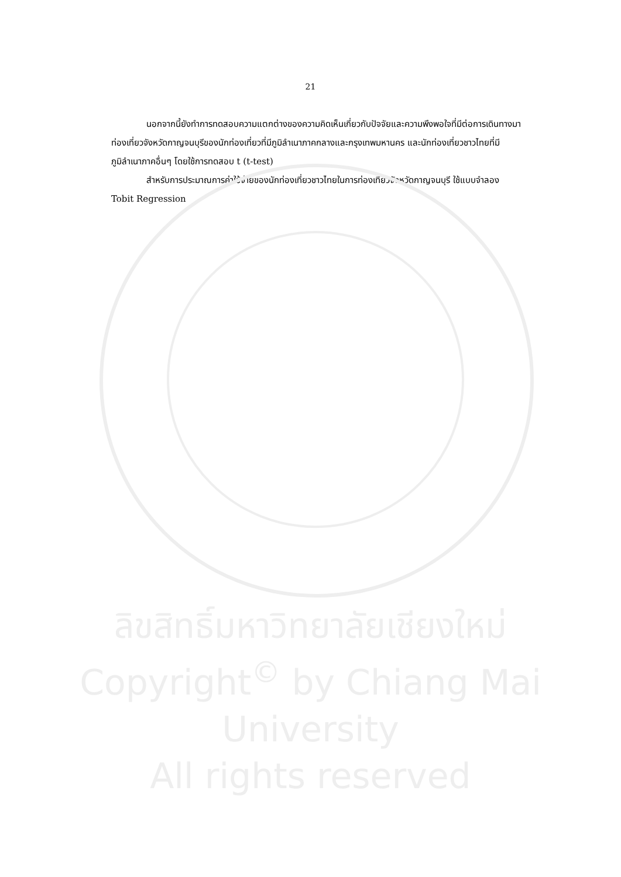21
นอกจากนี้ยังทำการทดสอบความแตกต่างของความคิดเห็นเกี่ยวกับปัจจัยและความพึงพอใจที่มีต่อการเดินทางมาท่องเที่ยวจังหวัดกาญจนบุรีของนักท่องเที่ยวที่มีภูมิลำเนาภาคกลางและกรุงเทพมหานคร และนักท่องเที่ยวชาวไทยที่มีภูมิลำเนาภาคอื่นๆ โดยใช้การทดสอบ t (t-test)
สำหรับการประมาณการค่าใช้จ่ายของนักท่องเที่ยวชาวไทยในการท่องเที่ยวจังหวัดกาญจนบุรี ใช้แบบจำลอง Tobit Regression
ลิขสิทธิ์มหาวิทยาลัยเชียงใหม่
Copyright<sup>©</sup> by Chiang Mai University
All rights reserved